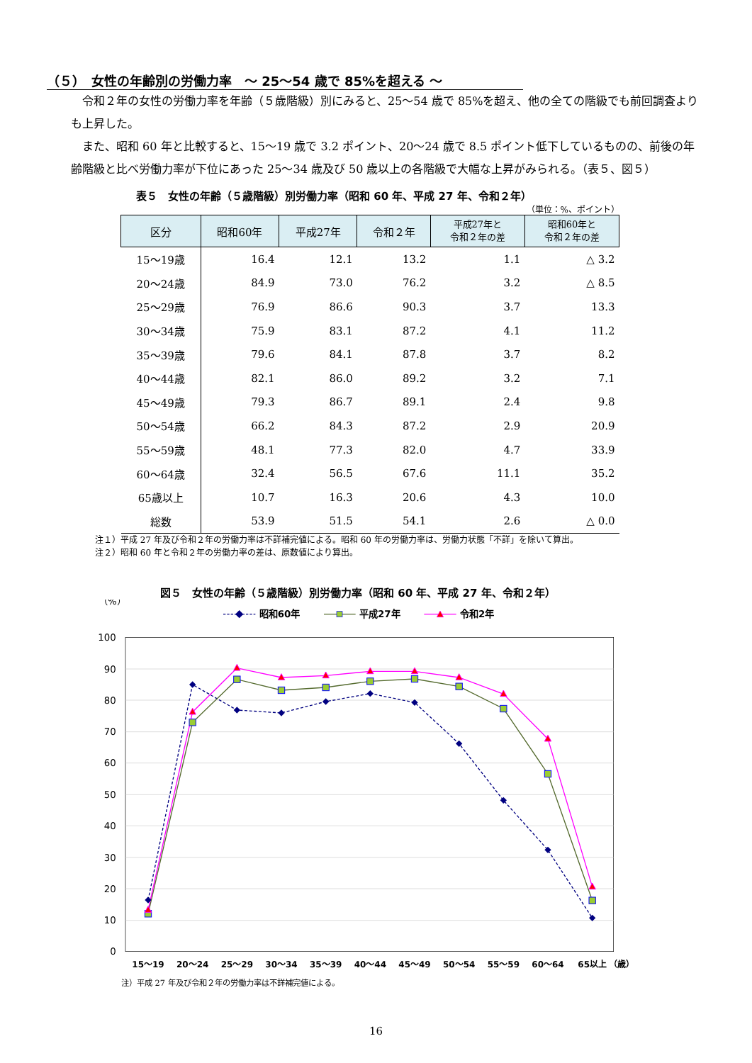（５）　女性の年齢別の労働力率　～ 25～54 歳で 85%を超える ～
令和２年の女性の労働力率を年齢（５歳階級）別にみると、25～54 歳で 85%を超え、他の全ての階級でも前回調査よりも上昇した。
また、昭和 60 年と比較すると、15～19 歳で 3.2 ポイント、20～24 歳で 8.5 ポイント低下しているものの、前後の年齢階級と比べ労働力率が下位にあった 25～34 歳及び 50 歳以上の各階級で大幅な上昇がみられる。（表５、図５）
表５　女性の年齢（５歳階級）別労働力率（昭和 60 年、平成 27 年、令和２年）
（単位：%、ポイント）
| 区分 | 昭和60年 | 平成27年 | 令和２年 | 平成27年と 令和２年の差 | 昭和60年と 令和２年の差 |
| --- | --- | --- | --- | --- | --- |
| 15～19歳 | 16.4 | 12.1 | 13.2 | 1.1 | △ 3.2 |
| 20～24歳 | 84.9 | 73.0 | 76.2 | 3.2 | △ 8.5 |
| 25～29歳 | 76.9 | 86.6 | 90.3 | 3.7 | 13.3 |
| 30～34歳 | 75.9 | 83.1 | 87.2 | 4.1 | 11.2 |
| 35～39歳 | 79.6 | 84.1 | 87.8 | 3.7 | 8.2 |
| 40～44歳 | 82.1 | 86.0 | 89.2 | 3.2 | 7.1 |
| 45～49歳 | 79.3 | 86.7 | 89.1 | 2.4 | 9.8 |
| 50～54歳 | 66.2 | 84.3 | 87.2 | 2.9 | 20.9 |
| 55～59歳 | 48.1 | 77.3 | 82.0 | 4.7 | 33.9 |
| 60～64歳 | 32.4 | 56.5 | 67.6 | 11.1 | 35.2 |
| 65歳以上 | 10.7 | 16.3 | 20.6 | 4.3 | 10.0 |
| 総数 | 53.9 | 51.5 | 54.1 | 2.6 | △ 0.0 |
注１）平成 27 年及び令和２年の労働力率は不詳補完値による。昭和 60 年の労働力率は、労働力状態「不詳」を除いて算出。
注２）昭和 60 年と令和２年の労働力率の差は、原数値により算出。
図５　女性の年齢（５歳階級）別労働力率（昭和 60 年、平成 27 年、令和２年）
（%）
昭和60年
平成27年
令和2年
100
90
80
70
60
50
40
30
20
10
0
15～19
20～24
25～29
30～34
35～39
40～44
45～49
50～54
55～59
60～64
65以上
（歳）
注）平成 27 年及び令和２年の労働力率は不詳補完値による。
16